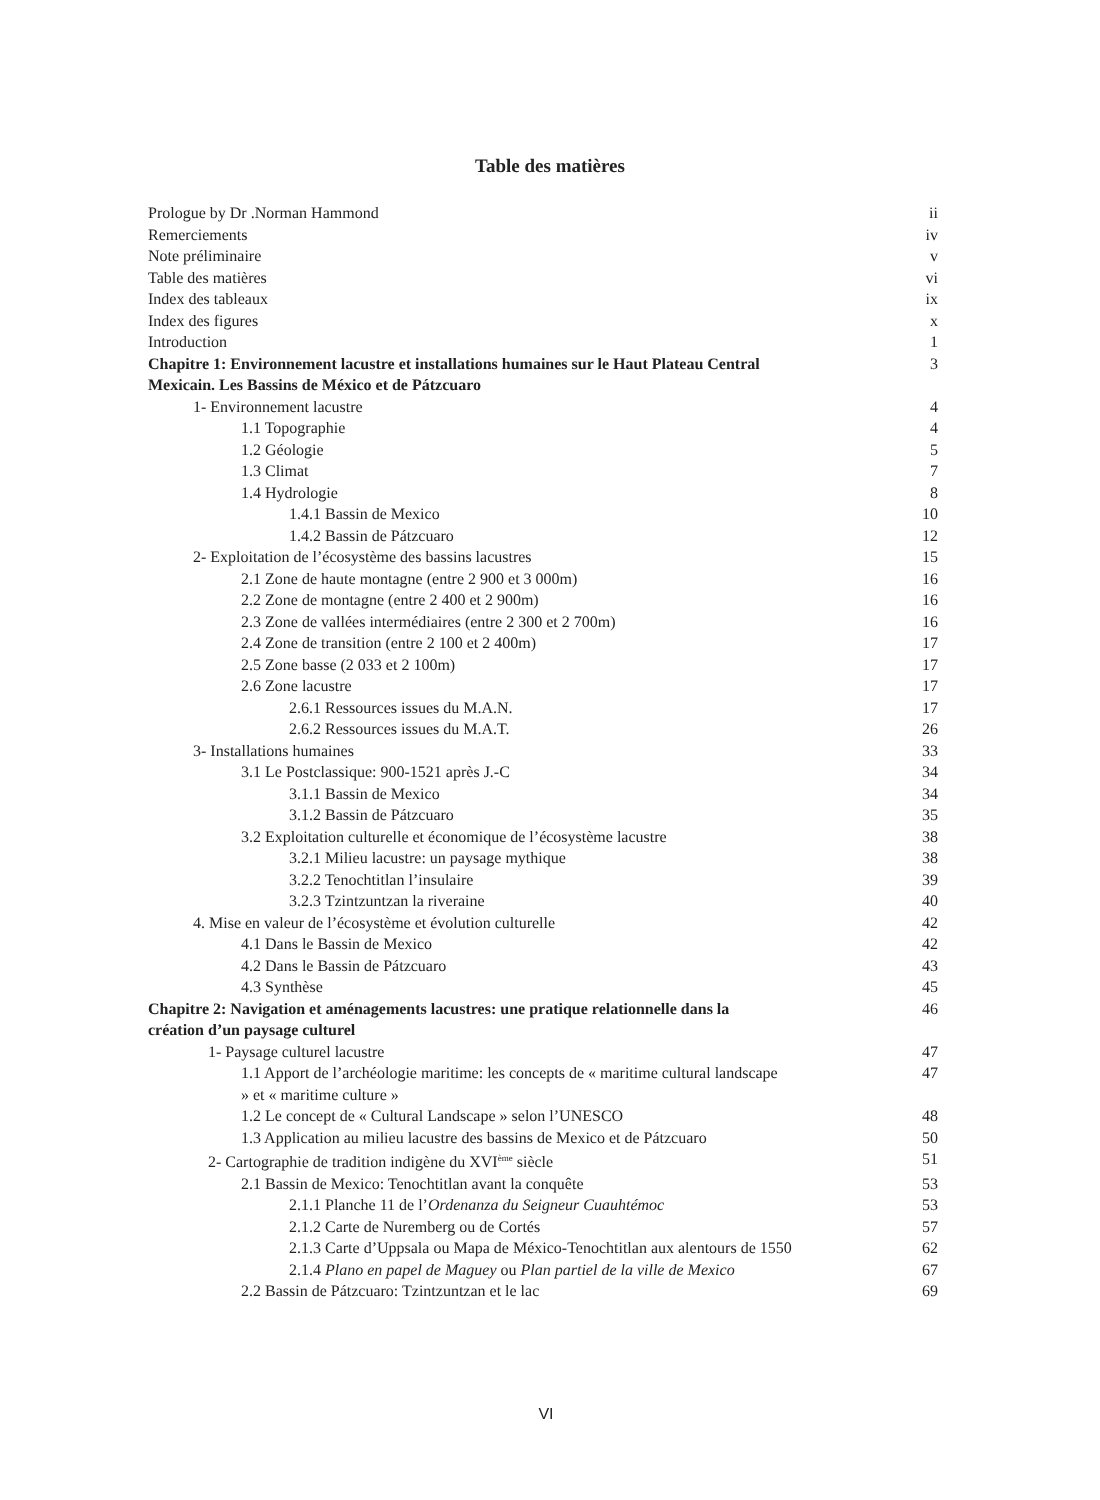Table des matières
Prologue by Dr .Norman Hammond ii
Remerciements iv
Note préliminaire v
Table des matières vi
Index des tableaux ix
Index des figures x
Introduction 1
Chapitre 1: Environnement lacustre et installations humaines sur le Haut Plateau Central
Mexicain. Les Bassins de México et de Pátzcuaro 3
1- Environnement lacustre 4
1.1 Topographie 4
1.2 Géologie 5
1.3 Climat 7
1.4 Hydrologie 8
1.4.1 Bassin de Mexico 10
1.4.2 Bassin de Pátzcuaro 12
2- Exploitation de l’écosystème des bassins lacustres 15
2.1 Zone de haute montagne (entre 2 900 et 3 000m) 16
2.2 Zone de montagne (entre 2 400 et 2 900m) 16
2.3 Zone de vallées intermédiaires (entre 2 300 et 2 700m) 16
2.4 Zone de transition (entre 2 100 et 2 400m) 17
2.5 Zone basse (2 033 et 2 100m) 17
2.6 Zone lacustre 17
2.6.1 Ressources issues du M.A.N. 17
2.6.2 Ressources issues du M.A.T. 26
3- Installations humaines 33
3.1 Le Postclassique: 900-1521 après J.-C 34
3.1.1 Bassin de Mexico 34
3.1.2 Bassin de Pátzcuaro 35
3.2 Exploitation culturelle et économique de l’écosystème lacustre 38
3.2.1 Milieu lacustre: un paysage mythique 38
3.2.2 Tenochtitlan l’insulaire 39
3.2.3 Tzintzuntzan la riveraine 40
4. Mise en valeur de l’écosystème et évolution culturelle 42
4.1 Dans le Bassin de Mexico 42
4.2 Dans le Bassin de Pátzcuaro 43
4.3 Synthèse 45
Chapitre 2: Navigation et aménagements lacustres: une pratique relationnelle dans la
création d’un paysage culturel 46
1- Paysage culturel lacustre 47
1.1 Apport de l’archéologie maritime: les concepts de « maritime cultural landscape
» et « maritime culture » 47
1.2 Le concept de « Cultural Landscape » selon l’UNESCO 48
1.3 Application au milieu lacustre des bassins de Mexico et de Pátzcuaro 50
2- Cartographie de tradition indigène du XVI<sup>ème</sup> siècle 51
2.1 Bassin de Mexico: Tenochtitlan avant la conquête 53
2.1.1 Planche 11 de l’Ordenanza du Seigneur Cuauhtémoc 53
2.1.2 Carte de Nuremberg ou de Cortés 57
2.1.3 Carte d’Uppsala ou Mapa de México-Tenochtitlan aux alentours de 1550 62
2.1.4 Plano en papel de Maguey ou Plan partiel de la ville de Mexico 67
2.2 Bassin de Pátzcuaro: Tzintzuntzan et le lac 69
VI